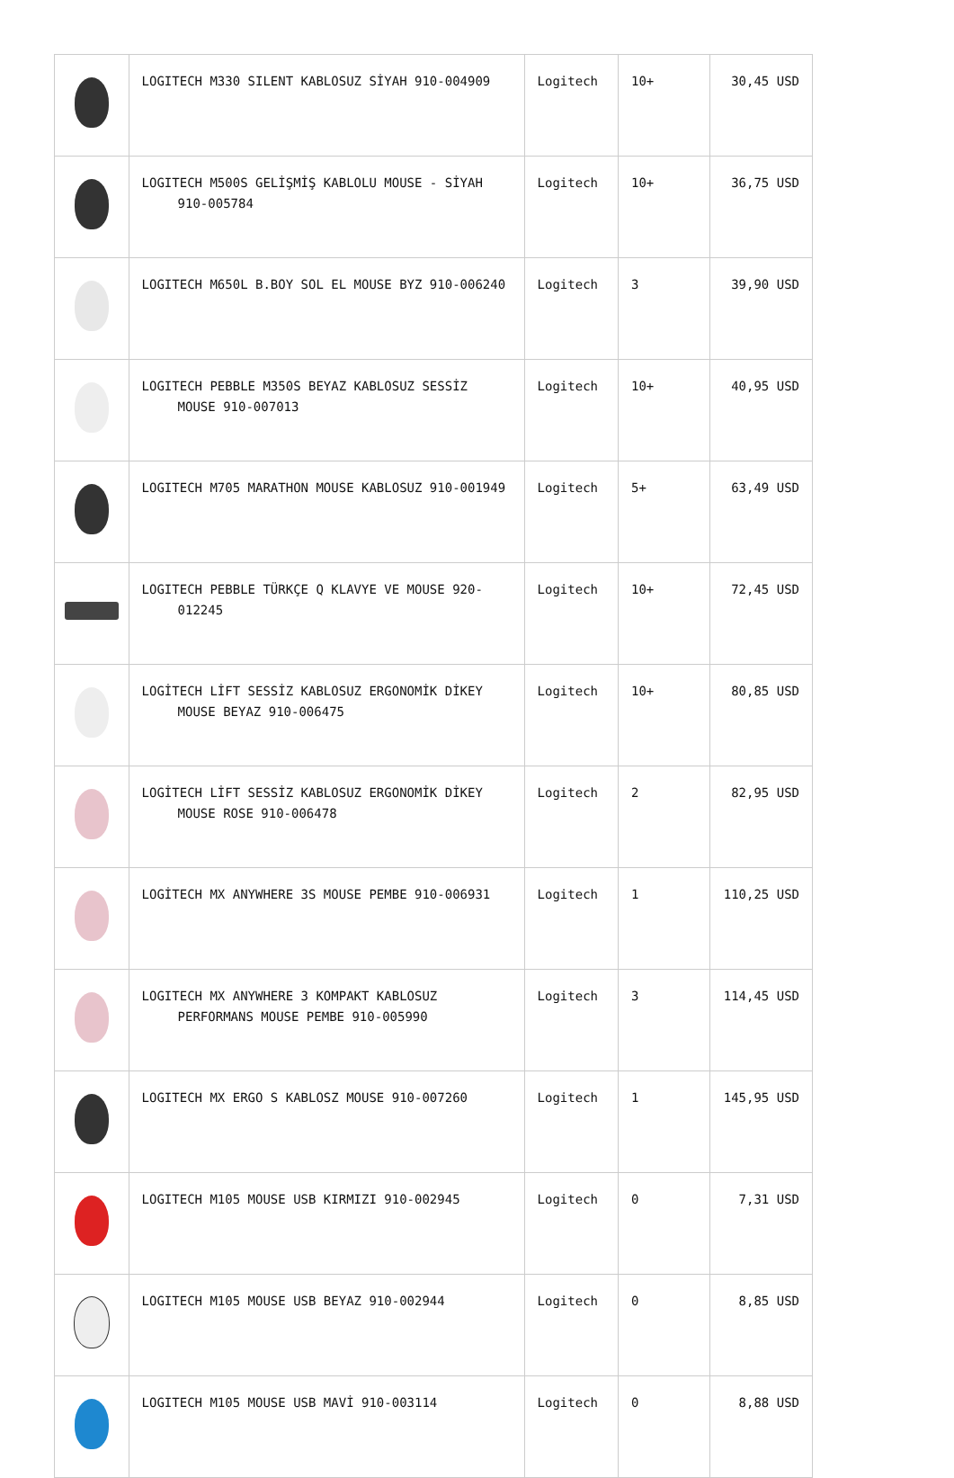| | LOGITECH M330 SILENT KABLOSUZ SİYAH 910-004909 | Logitech | 10+ | 30,45 USD |
| | LOGITECH M500S GELİŞMİŞ KABLOLU MOUSE - SİYAH 910-005784 | Logitech | 10+ | 36,75 USD |
| | LOGITECH M650L B.BOY SOL EL MOUSE BYZ 910-006240 | Logitech | 3 | 39,90 USD |
| | LOGITECH PEBBLE M350S BEYAZ KABLOSUZ SESSİZ MOUSE 910-007013 | Logitech | 10+ | 40,95 USD |
| | LOGITECH M705 MARATHON MOUSE KABLOSUZ 910-001949 | Logitech | 5+ | 63,49 USD |
| | LOGITECH PEBBLE TÜRKÇE Q KLAVYE VE MOUSE 920-012245 | Logitech | 10+ | 72,45 USD |
| | LOGİTECH LİFT SESSİZ KABLOSUZ ERGONOMİK DİKEY MOUSE BEYAZ 910-006475 | Logitech | 10+ | 80,85 USD |
| | LOGİTECH LİFT SESSİZ KABLOSUZ ERGONOMİK DİKEY MOUSE ROSE 910-006478 | Logitech | 2 | 82,95 USD |
| | LOGİTECH MX ANYWHERE 3S MOUSE PEMBE 910-006931 | Logitech | 1 | 110,25 USD |
| | LOGITECH MX ANYWHERE 3 KOMPAKT KABLOSUZ PERFORMANS MOUSE PEMBE 910-005990 | Logitech | 3 | 114,45 USD |
| | LOGITECH MX ERGO S KABLOSZ MOUSE 910-007260 | Logitech | 1 | 145,95 USD |
| | LOGITECH M105 MOUSE USB KIRMIZI 910-002945 | Logitech | 0 | 7,31 USD |
| | LOGITECH M105 MOUSE USB BEYAZ 910-002944 | Logitech | 0 | 8,85 USD |
| | LOGITECH M105 MOUSE USB MAVİ 910-003114 | Logitech | 0 | 8,88 USD |